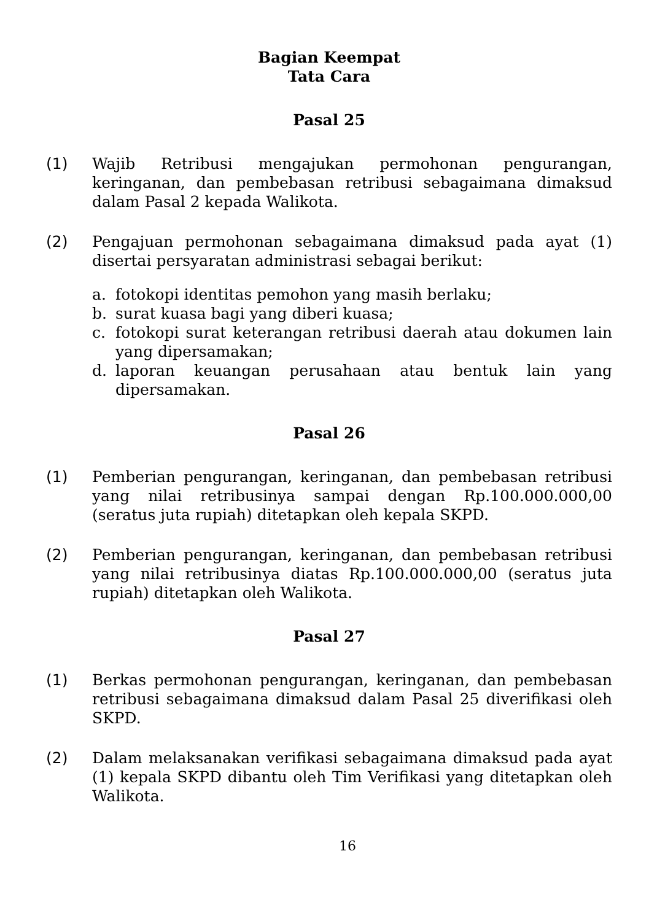Bagian Keempat
Tata Cara
Pasal 25
(1) Wajib Retribusi mengajukan permohonan pengurangan, keringanan, dan pembebasan retribusi sebagaimana dimaksud dalam Pasal 2 kepada Walikota.
(2) Pengajuan permohonan sebagaimana dimaksud pada ayat (1) disertai persyaratan administrasi sebagai berikut:
a. fotokopi identitas pemohon yang masih berlaku;
b. surat kuasa bagi yang diberi kuasa;
c. fotokopi surat keterangan retribusi daerah atau dokumen lain yang dipersamakan;
d. laporan keuangan perusahaan atau bentuk lain yang dipersamakan.
Pasal 26
(1) Pemberian pengurangan, keringanan, dan pembebasan retribusi yang nilai retribusinya sampai dengan Rp.100.000.000,00 (seratus juta rupiah) ditetapkan oleh kepala SKPD.
(2) Pemberian pengurangan, keringanan, dan pembebasan retribusi yang nilai retribusinya diatas Rp.100.000.000,00 (seratus juta rupiah) ditetapkan oleh Walikota.
Pasal 27
(1) Berkas permohonan pengurangan, keringanan, dan pembebasan retribusi sebagaimana dimaksud dalam Pasal 25 diverifikasi oleh SKPD.
(2) Dalam melaksanakan verifikasi sebagaimana dimaksud pada ayat (1) kepala SKPD dibantu oleh Tim Verifikasi yang ditetapkan oleh Walikota.
16